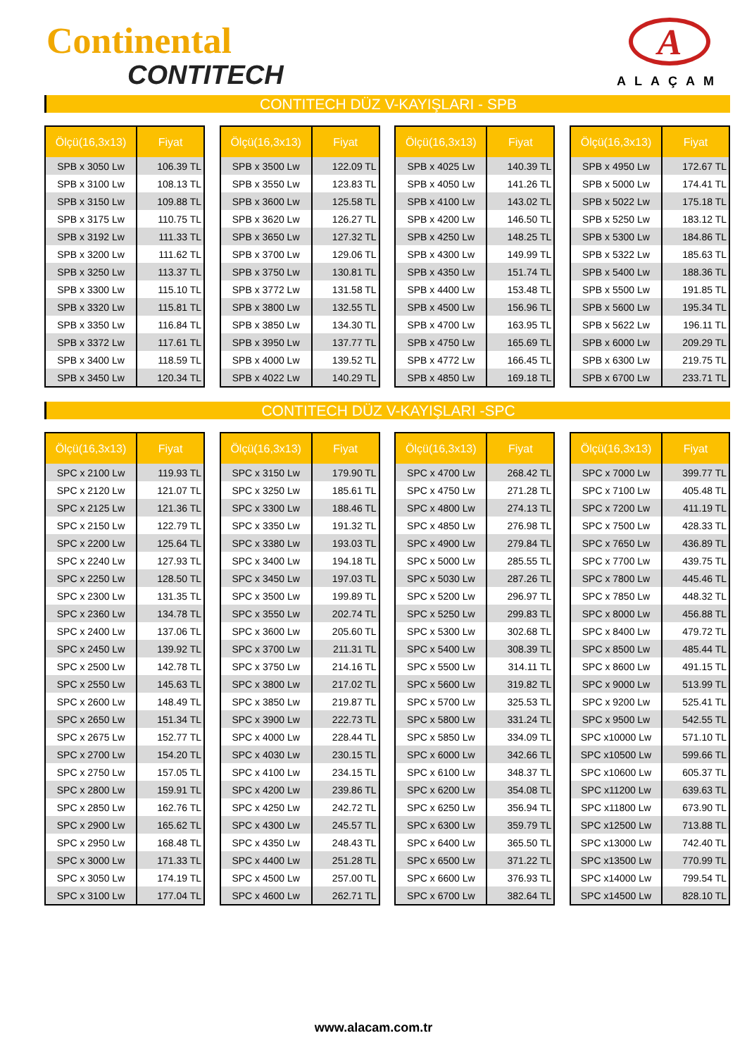Continental
CONTITECH
A
ALAÇAM
CONTITECH DÜZ V-KAYIŞLARI - SPB
| Ölçü(16,3x13) | Fiyat |
| --- | --- |
| SPB x 3050 Lw | 106.39 TL |
| SPB x 3100 Lw | 108.13 TL |
| SPB x 3150 Lw | 109.88 TL |
| SPB x 3175 Lw | 110.75 TL |
| SPB x 3192 Lw | 111.33 TL |
| SPB x 3200 Lw | 111.62 TL |
| SPB x 3250 Lw | 113.37 TL |
| SPB x 3300 Lw | 115.10 TL |
| SPB x 3320 Lw | 115.81 TL |
| SPB x 3350 Lw | 116.84 TL |
| SPB x 3372 Lw | 117.61 TL |
| SPB x 3400 Lw | 118.59 TL |
| SPB x 3450 Lw | 120.34 TL |
| Ölçü(16,3x13) | Fiyat |
| --- | --- |
| SPB x 3500 Lw | 122.09 TL |
| SPB x 3550 Lw | 123.83 TL |
| SPB x 3600 Lw | 125.58 TL |
| SPB x 3620 Lw | 126.27 TL |
| SPB x 3650 Lw | 127.32 TL |
| SPB x 3700 Lw | 129.06 TL |
| SPB x 3750 Lw | 130.81 TL |
| SPB x 3772 Lw | 131.58 TL |
| SPB x 3800 Lw | 132.55 TL |
| SPB x 3850 Lw | 134.30 TL |
| SPB x 3950 Lw | 137.77 TL |
| SPB x 4000 Lw | 139.52 TL |
| SPB x 4022 Lw | 140.29 TL |
| Ölçü(16,3x13) | Fiyat |
| --- | --- |
| SPB x 4025 Lw | 140.39 TL |
| SPB x 4050 Lw | 141.26 TL |
| SPB x 4100 Lw | 143.02 TL |
| SPB x 4200 Lw | 146.50 TL |
| SPB x 4250 Lw | 148.25 TL |
| SPB x 4300 Lw | 149.99 TL |
| SPB x 4350 Lw | 151.74 TL |
| SPB x 4400 Lw | 153.48 TL |
| SPB x 4500 Lw | 156.96 TL |
| SPB x 4700 Lw | 163.95 TL |
| SPB x 4750 Lw | 165.69 TL |
| SPB x 4772 Lw | 166.45 TL |
| SPB x 4850 Lw | 169.18 TL |
| Ölçü(16,3x13) | Fiyat |
| --- | --- |
| SPB x 4950 Lw | 172.67 TL |
| SPB x 5000 Lw | 174.41 TL |
| SPB x 5022 Lw | 175.18 TL |
| SPB x 5250 Lw | 183.12 TL |
| SPB x 5300 Lw | 184.86 TL |
| SPB x 5322 Lw | 185.63 TL |
| SPB x 5400 Lw | 188.36 TL |
| SPB x 5500 Lw | 191.85 TL |
| SPB x 5600 Lw | 195.34 TL |
| SPB x 5622 Lw | 196.11 TL |
| SPB x 6000 Lw | 209.29 TL |
| SPB x 6300 Lw | 219.75 TL |
| SPB x 6700 Lw | 233.71 TL |
CONTITECH DÜZ V-KAYIŞLARI -SPC
| Ölçü(16,3x13) | Fiyat |
| --- | --- |
| SPC x 2100 Lw | 119.93 TL |
| SPC x 2120 Lw | 121.07 TL |
| SPC x 2125 Lw | 121.36 TL |
| SPC x 2150 Lw | 122.79 TL |
| SPC x 2200 Lw | 125.64 TL |
| SPC x 2240 Lw | 127.93 TL |
| SPC x 2250 Lw | 128.50 TL |
| SPC x 2300 Lw | 131.35 TL |
| SPC x 2360 Lw | 134.78 TL |
| SPC x 2400 Lw | 137.06 TL |
| SPC x 2450 Lw | 139.92 TL |
| SPC x 2500 Lw | 142.78 TL |
| SPC x 2550 Lw | 145.63 TL |
| SPC x 2600 Lw | 148.49 TL |
| SPC x 2650 Lw | 151.34 TL |
| SPC x 2675 Lw | 152.77 TL |
| SPC x 2700 Lw | 154.20 TL |
| SPC x 2750 Lw | 157.05 TL |
| SPC x 2800 Lw | 159.91 TL |
| SPC x 2850 Lw | 162.76 TL |
| SPC x 2900 Lw | 165.62 TL |
| SPC x 2950 Lw | 168.48 TL |
| SPC x 3000 Lw | 171.33 TL |
| SPC x 3050 Lw | 174.19 TL |
| SPC x 3100 Lw | 177.04 TL |
| Ölçü(16,3x13) | Fiyat |
| --- | --- |
| SPC x 3150 Lw | 179.90 TL |
| SPC x 3250 Lw | 185.61 TL |
| SPC x 3300 Lw | 188.46 TL |
| SPC x 3350 Lw | 191.32 TL |
| SPC x 3380 Lw | 193.03 TL |
| SPC x 3400 Lw | 194.18 TL |
| SPC x 3450 Lw | 197.03 TL |
| SPC x 3500 Lw | 199.89 TL |
| SPC x 3550 Lw | 202.74 TL |
| SPC x 3600 Lw | 205.60 TL |
| SPC x 3700 Lw | 211.31 TL |
| SPC x 3750 Lw | 214.16 TL |
| SPC x 3800 Lw | 217.02 TL |
| SPC x 3850 Lw | 219.87 TL |
| SPC x 3900 Lw | 222.73 TL |
| SPC x 4000 Lw | 228.44 TL |
| SPC x 4030 Lw | 230.15 TL |
| SPC x 4100 Lw | 234.15 TL |
| SPC x 4200 Lw | 239.86 TL |
| SPC x 4250 Lw | 242.72 TL |
| SPC x 4300 Lw | 245.57 TL |
| SPC x 4350 Lw | 248.43 TL |
| SPC x 4400 Lw | 251.28 TL |
| SPC x 4500 Lw | 257.00 TL |
| SPC x 4600 Lw | 262.71 TL |
| Ölçü(16,3x13) | Fiyat |
| --- | --- |
| SPC x 4700 Lw | 268.42 TL |
| SPC x 4750 Lw | 271.28 TL |
| SPC x 4800 Lw | 274.13 TL |
| SPC x 4850 Lw | 276.98 TL |
| SPC x 4900 Lw | 279.84 TL |
| SPC x 5000 Lw | 285.55 TL |
| SPC x 5030 Lw | 287.26 TL |
| SPC x 5200 Lw | 296.97 TL |
| SPC x 5250 Lw | 299.83 TL |
| SPC x 5300 Lw | 302.68 TL |
| SPC x 5400 Lw | 308.39 TL |
| SPC x 5500 Lw | 314.11 TL |
| SPC x 5600 Lw | 319.82 TL |
| SPC x 5700 Lw | 325.53 TL |
| SPC x 5800 Lw | 331.24 TL |
| SPC x 5850 Lw | 334.09 TL |
| SPC x 6000 Lw | 342.66 TL |
| SPC x 6100 Lw | 348.37 TL |
| SPC x 6200 Lw | 354.08 TL |
| SPC x 6250 Lw | 356.94 TL |
| SPC x 6300 Lw | 359.79 TL |
| SPC x 6400 Lw | 365.50 TL |
| SPC x 6500 Lw | 371.22 TL |
| SPC x 6600 Lw | 376.93 TL |
| SPC x 6700 Lw | 382.64 TL |
| Ölçü(16,3x13) | Fiyat |
| --- | --- |
| SPC x 7000 Lw | 399.77 TL |
| SPC x 7100 Lw | 405.48 TL |
| SPC x 7200 Lw | 411.19 TL |
| SPC x 7500 Lw | 428.33 TL |
| SPC x 7650 Lw | 436.89 TL |
| SPC x 7700 Lw | 439.75 TL |
| SPC x 7800 Lw | 445.46 TL |
| SPC x 7850 Lw | 448.32 TL |
| SPC x 8000 Lw | 456.88 TL |
| SPC x 8400 Lw | 479.72 TL |
| SPC x 8500 Lw | 485.44 TL |
| SPC x 8600 Lw | 491.15 TL |
| SPC x 9000 Lw | 513.99 TL |
| SPC x 9200 Lw | 525.41 TL |
| SPC x 9500 Lw | 542.55 TL |
| SPC x10000 Lw | 571.10 TL |
| SPC x10500 Lw | 599.66 TL |
| SPC x10600 Lw | 605.37 TL |
| SPC x11200 Lw | 639.63 TL |
| SPC x11800 Lw | 673.90 TL |
| SPC x12500 Lw | 713.88 TL |
| SPC x13000 Lw | 742.40 TL |
| SPC x13500 Lw | 770.99 TL |
| SPC x14000 Lw | 799.54 TL |
| SPC x14500 Lw | 828.10 TL |
www.alacam.com.tr